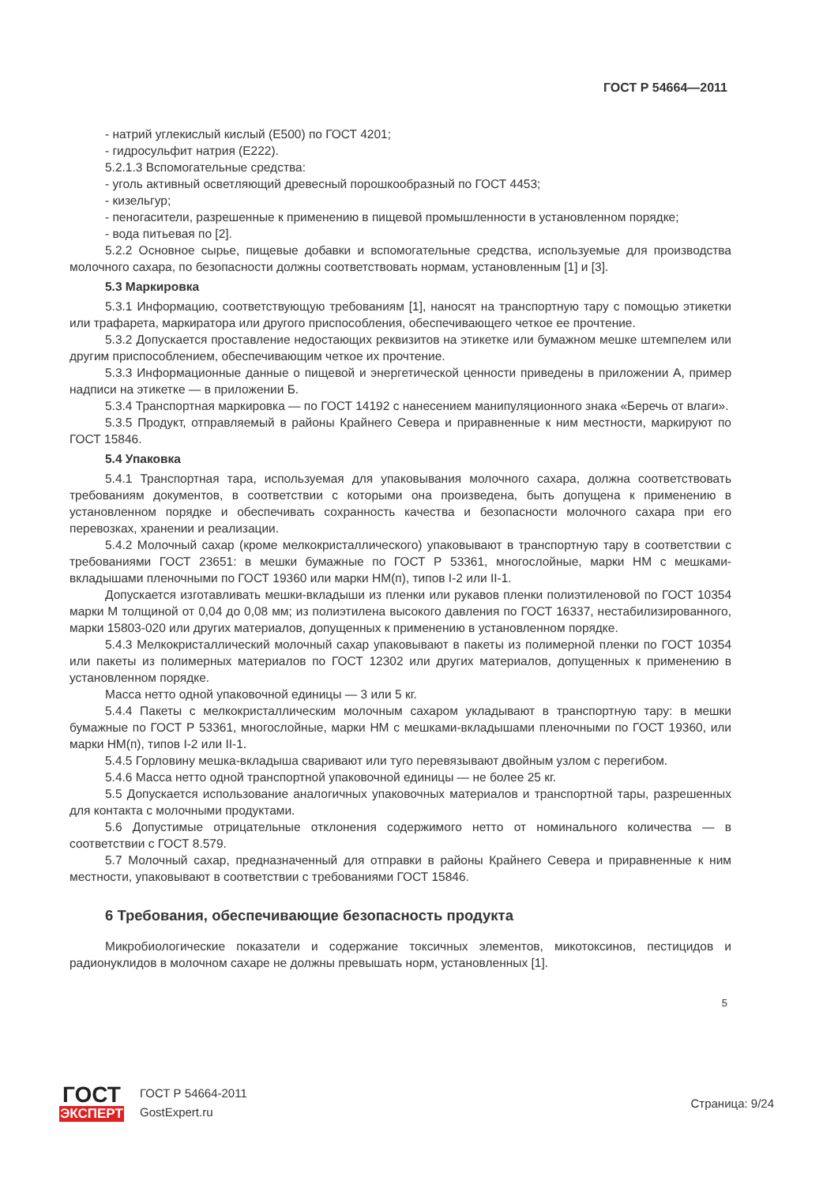ГОСТ Р 54664—2011
- натрий углекислый кислый (Е500) по ГОСТ 4201;
- гидросульфит натрия (Е222).
5.2.1.3 Вспомогательные средства:
- уголь активный осветляющий древесный порошкообразный по ГОСТ 4453;
- кизельгур;
- пеногасители, разрешенные к применению в пищевой промышленности в установленном порядке;
- вода питьевая по [2].
5.2.2 Основное сырье, пищевые добавки и вспомогательные средства, используемые для производства молочного сахара, по безопасности должны соответствовать нормам, установленным [1] и [3].
5.3 Маркировка
5.3.1 Информацию, соответствующую требованиям [1], наносят на транспортную тару с помощью этикетки или трафарета, маркиратора или другого приспособления, обеспечивающего четкое ее прочтение.
5.3.2 Допускается проставление недостающих реквизитов на этикетке или бумажном мешке штемпелем или другим приспособлением, обеспечивающим четкое их прочтение.
5.3.3 Информационные данные о пищевой и энергетической ценности приведены в приложении А, пример надписи на этикетке — в приложении Б.
5.3.4 Транспортная маркировка — по ГОСТ 14192 с нанесением манипуляционного знака «Беречь от влаги».
5.3.5 Продукт, отправляемый в районы Крайнего Севера и приравненные к ним местности, маркируют по ГОСТ 15846.
5.4 Упаковка
5.4.1 Транспортная тара, используемая для упаковывания молочного сахара, должна соответствовать требованиям документов, в соответствии с которыми она произведена, быть допущена к применению в установленном порядке и обеспечивать сохранность качества и безопасности молочного сахара при его перевозках, хранении и реализации.
5.4.2 Молочный сахар (кроме мелкокристаллического) упаковывают в транспортную тару в соответствии с требованиями ГОСТ 23651: в мешки бумажные по ГОСТ Р 53361, многослойные, марки НМ с мешками-вкладышами пленочными по ГОСТ 19360 или марки НМ(п), типов I-2 или II-1.
Допускается изготавливать мешки-вкладыши из пленки или рукавов пленки полиэтиленовой по ГОСТ 10354 марки М толщиной от 0,04 до 0,08 мм; из полиэтилена высокого давления по ГОСТ 16337, нестабилизированного, марки 15803-020 или других материалов, допущенных к применению в установленном порядке.
5.4.3 Мелкокристаллический молочный сахар упаковывают в пакеты из полимерной пленки по ГОСТ 10354 или пакеты из полимерных материалов по ГОСТ 12302 или других материалов, допущенных к применению в установленном порядке.
Масса нетто одной упаковочной единицы — 3 или 5 кг.
5.4.4 Пакеты с мелкокристаллическим молочным сахаром укладывают в транспортную тару: в мешки бумажные по ГОСТ Р 53361, многослойные, марки НМ с мешками-вкладышами пленочными по ГОСТ 19360, или марки НМ(п), типов I-2 или II-1.
5.4.5 Горловину мешка-вкладыша сваривают или туго перевязывают двойным узлом с перегибом.
5.4.6 Масса нетто одной транспортной упаковочной единицы — не более 25 кг.
5.5 Допускается использование аналогичных упаковочных материалов и транспортной тары, разрешенных для контакта с молочными продуктами.
5.6 Допустимые отрицательные отклонения содержимого нетто от номинального количества — в соответствии с ГОСТ 8.579.
5.7 Молочный сахар, предназначенный для отправки в районы Крайнего Севера и приравненные к ним местности, упаковывают в соответствии с требованиями ГОСТ 15846.
6 Требования, обеспечивающие безопасность продукта
Микробиологические показатели и содержание токсичных элементов, микотоксинов, пестицидов и радионуклидов в молочном сахаре не должны превышать норм, установленных [1].
5
ГОСТ
ЭКСПЕРТ
ГОСТ Р 54664-2011
GostExpert.ru
Страница: 9/24